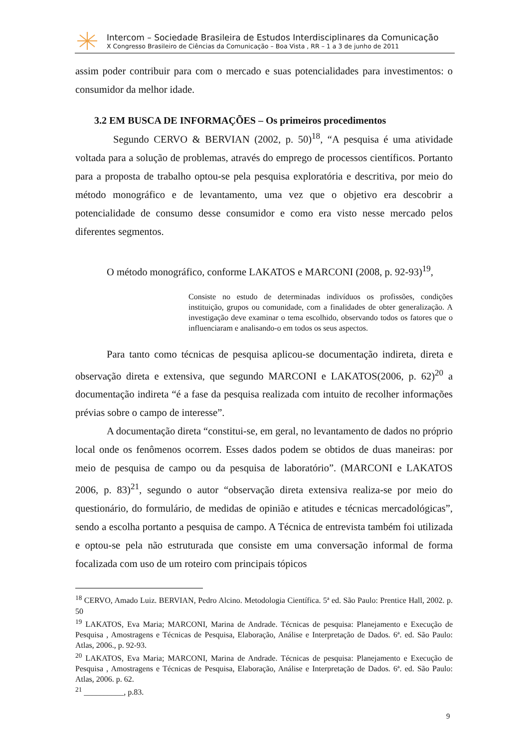Intercom – Sociedade Brasileira de Estudos Interdisciplinares da Comunicação
X Congresso Brasileiro de Ciências da Comunicação – Boa Vista , RR – 1 a 3 de junho de 2011
assim poder contribuir para com o mercado e suas potencialidades para investimentos: o consumidor da melhor idade.
3.2 EM BUSCA DE INFORMAÇÕES – Os primeiros procedimentos
Segundo CERVO & BERVIAN (2002, p. 50)<sup>18</sup>, “A pesquisa é uma atividade voltada para a solução de problemas, através do emprego de processos científicos. Portanto para a proposta de trabalho optou-se pela pesquisa exploratória e descritiva, por meio do método monográfico e de levantamento, uma vez que o objetivo era descobrir a potencialidade de consumo desse consumidor e como era visto nesse mercado pelos diferentes segmentos.
O método monográfico, conforme LAKATOS e MARCONI (2008, p. 92-93)<sup>19</sup>,
Consiste no estudo de determinadas indivíduos os profissões, condições instituição, grupos ou comunidade, com a finalidades de obter generalização. A investigação deve examinar o tema escolhido, observando todos os fatores que o influenciaram e analisando-o em todos os seus aspectos.
Para tanto como técnicas de pesquisa aplicou-se documentação indireta, direta e observação direta e extensiva, que segundo MARCONI e LAKATOS(2006, p. 62)<sup>20</sup> a documentação indireta “é a fase da pesquisa realizada com intuito de recolher informações prévias sobre o campo de interesse”.
A documentação direta “constitui-se, em geral, no levantamento de dados no próprio local onde os fenômenos ocorrem. Esses dados podem se obtidos de duas maneiras: por meio de pesquisa de campo ou da pesquisa de laboratório”. (MARCONI e LAKATOS 2006, p. 83)<sup>21</sup>, segundo o autor “observação direta extensiva realiza-se por meio do questionário, do formulário, de medidas de opinião e atitudes e técnicas mercadológicas”, sendo a escolha portanto a pesquisa de campo. A Técnica de entrevista também foi utilizada e optou-se pela não estruturada que consiste em uma conversação informal de forma focalizada com uso de um roteiro com principais tópicos
<sup>18</sup> CERVO, Amado Luiz. BERVIAN, Pedro Alcino. Metodologia Científica. 5ª ed. São Paulo: Prentice Hall, 2002. p. 50
<sup>19</sup> LAKATOS, Eva Maria; MARCONI, Marina de Andrade. Técnicas de pesquisa: Planejamento e Execução de Pesquisa , Amostragens e Técnicas de Pesquisa, Elaboração, Análise e Interpretação de Dados. 6ª. ed. São Paulo: Atlas, 2006., p. 92-93.
<sup>20</sup> LAKATOS, Eva Maria; MARCONI, Marina de Andrade. Técnicas de pesquisa: Planejamento e Execução de Pesquisa , Amostragens e Técnicas de Pesquisa, Elaboração, Análise e Interpretação de Dados. 6ª. ed. São Paulo: Atlas, 2006. p. 62.
<sup>21</sup> __________, p.83.
9